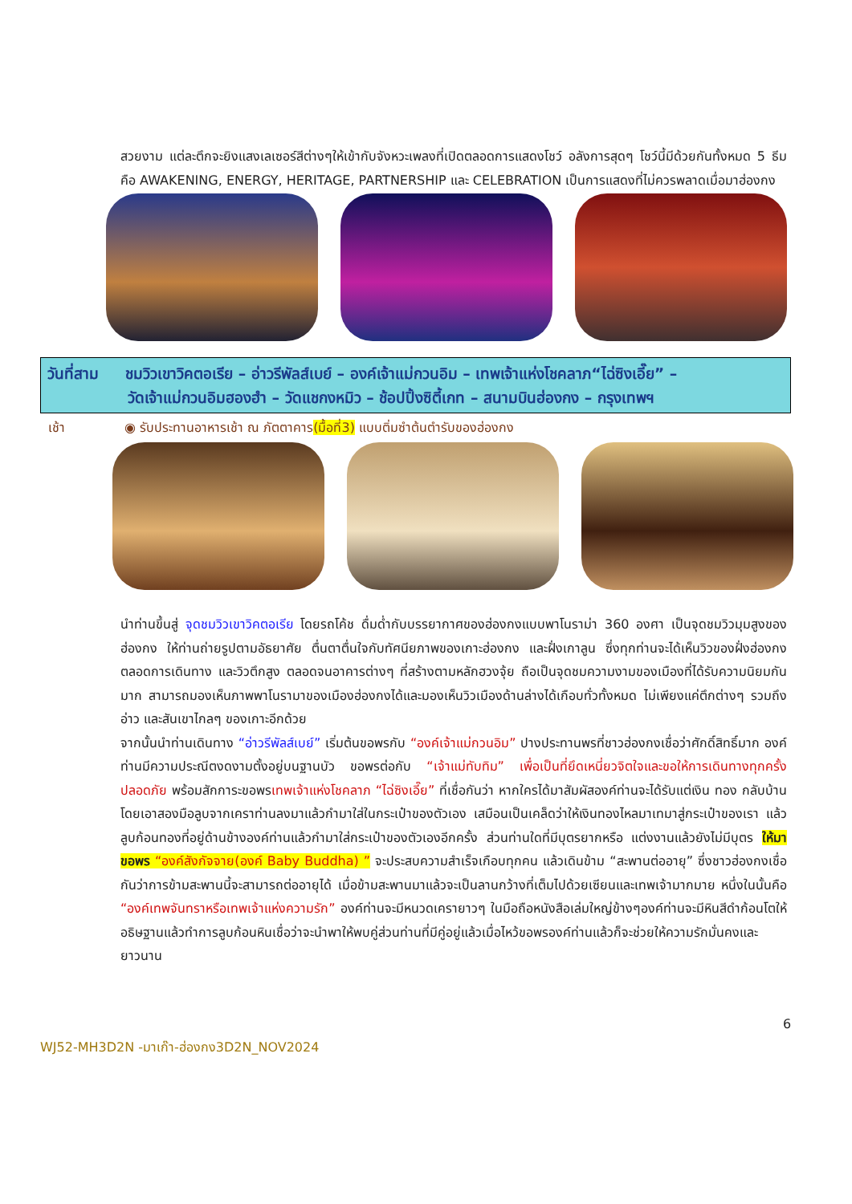สวยงาม แต่ละตึกจะยิงแสงเลเซอร์สีต่างๆให้เข้ากับจังหวะเพลงที่เปิดตลอดการแสดงโชว์ อลังการสุดๆ โชว์นี้มีด้วยกันทั้งหมด 5 ธีม คือ AWAKENING, ENERGY, HERITAGE, PARTNERSHIP และ CELEBRATION เป็นการแสดงที่ไม่ควรพลาดเมื่อมาฮ่องกง
วันที่สาม ชมวิวเขาวิคตอเรีย – อ่าวรีพัลส์เบย์ – องค์เจ้าแม่กวนอิม – เทพเจ้าแห่งโชคลาภ“ไฉ่ซิงเอี๊ย” –
วัดเจ้าแม่กวนอิมฮองฮำ – วัดแชกงหมิว – ช้อปปิ้งซิตี้เกท – สนามบินฮ่องกง – กรุงเทพฯ
เช้า ◉ รับประทานอาหารเช้า ณ ภัตตาคาร(มื้อที่3) แบบติ่มซำต้นตำรับของฮ่องกง
นำท่านขึ้นสู่ จุดชมวิวเขาวิคตอเรีย โดยรถโค้ช ดื่มด่ำกับบรรยากาศของฮ่องกงแบบพาโนราม่า 360 องศา เป็นจุดชมวิวมุมสูงของฮ่องกง ให้ท่านถ่ายรูปตามอัธยาศัย ตื่นตาตื่นใจกับทัศนียภาพของเกาะฮ่องกง และฝั่งเกาลูน ซึ่งทุกท่านจะได้เห็นวิวของฝั่งฮ่องกงตลอดการเดินทาง และวิวตึกสูง ตลอดจนอาคารต่างๆ ที่สร้างตามหลักฮวงจุ้ย ถือเป็นจุดชมความงามของเมืองที่ได้รับความนิยมกันมาก สามารถมองเห็นภาพพาโนรามาของเมืองฮ่องกงได้และมองเห็นวิวเมืองด้านล่างได้เกือบทั่วทั้งหมด ไม่เพียงแค่ตึกต่างๆ รวมถึงอ่าว และสันเขาไกลๆ ของเกาะอีกด้วย
จากนั้นนำท่านเดินทาง “อ่าวรีพัลส์เบย์” เริ่มต้นขอพรกับ “องค์เจ้าแม่กวนอิม” ปางประทานพรที่ชาวฮ่องกงเชื่อว่าศักดิ์สิทธิ์มาก องค์ท่านมีความประณีตงดงามตั้งอยู่บนฐานบัว ขอพรต่อกับ “เจ้าแม่ทับทิม” เพื่อเป็นที่ยึดเหนี่ยวจิตใจและขอให้การเดินทางทุกครั้งปลอดภัย พร้อมสักการะขอพรเทพเจ้าแห่งโชคลาภ “ไฉ่ซิงเอี๊ย” ที่เชื่อกันว่า หากใครได้มาสัมผัสองค์ท่านจะได้รับแต่เงิน ทอง กลับบ้าน โดยเอาสองมือลูบจากเคราท่านลงมาแล้วกำมาใส่ในกระเป๋าของตัวเอง เสมือนเป็นเคล็ดว่าให้เงินทองไหลมาเทมาสู่กระเป๋าของเรา แล้วลูบก้อนทองที่อยู่ด้านข้างองค์ท่านแล้วกำมาใส่กระเป๋าของตัวเองอีกครั้ง ส่วนท่านใดที่มีบุตรยากหรือ แต่งงานแล้วยังไม่มีบุตร ให้มาขอพร “องค์สังกัจจาย(องค์ Baby Buddha) ” จะประสบความสำเร็จเกือบทุกคน แล้วเดินข้าม “สะพานต่ออายุ” ซึ่งชาวฮ่องกงเชื่อกันว่าการข้ามสะพานนี้จะสามารถต่ออายุได้ เมื่อข้ามสะพานมาแล้วจะเป็นลานกว้างที่เต็มไปด้วยเซียนและเทพเจ้ามากมาย หนึ่งในนั้นคือ “องค์เทพจันทราหรือเทพเจ้าแห่งความรัก” องค์ท่านจะมีหนวดเครายาวๆ ในมือถือหนังสือเล่มใหญ่ข้างๆองค์ท่านจะมีหินสีดำก้อนโตให้อธิษฐานแล้วทำการลูบก้อนหินเชื่อว่าจะนำพาให้พบคู่ส่วนท่านที่มีคู่อยู่แล้วเมื่อไหว้ขอพรองค์ท่านแล้วก็จะช่วยให้ความรักมั่นคงและยาวนาน
6
WJ52-MH3D2N -มาเก๊า-ฮ่องกง3D2N_NOV2024